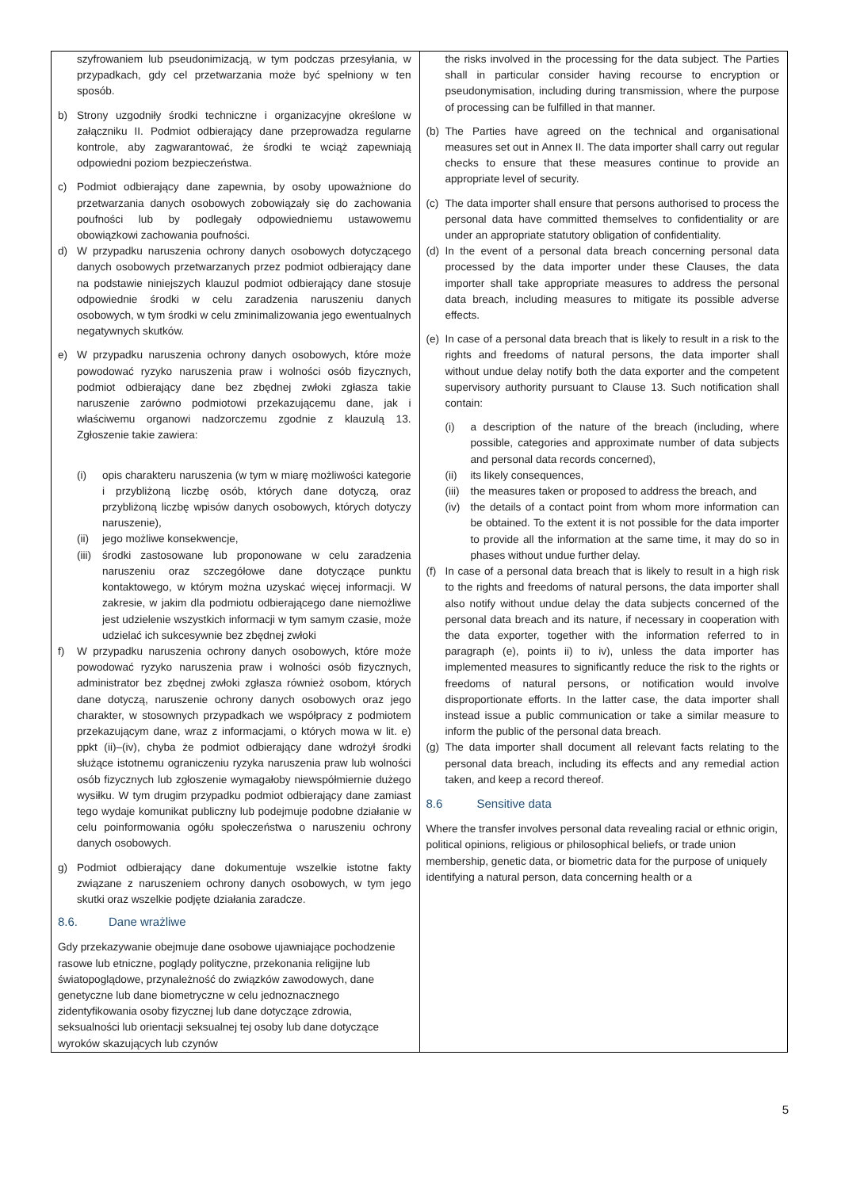| szyfrowaniem lub pseudonimizacją, w tym podczas przesyłania, w przypadkach, gdy cel przetwarzania może być spełniony w ten sposób. b) Strony uzgodniły środki techniczne i organizacyjne określone w załączniku II. Podmiot odbierający dane przeprowadza regularne kontrole, aby zagwarantować, że środki te wciąż zapewniają odpowiedni poziom bezpieczeństwa. c) Podmiot odbierający dane zapewnia, by osoby upoważnione do przetwarzania danych osobowych zobowiązały się do zachowania poufności lub by podlegały odpowiedniemu ustawowemu obowiązkowi zachowania poufności. d) W przypadku naruszenia ochrony danych osobowych dotyczącego danych osobowych przetwarzanych przez podmiot odbierający dane na podstawie niniejszych klauzul podmiot odbierający dane stosuje odpowiednie środki w celu zaradzenia naruszeniu danych osobowych, w tym środki w celu zminimalizowania jego ewentualnych negatywnych skutków. e) W przypadku naruszenia ochrony danych osobowych, które może powodować ryzyko naruszenia praw i wolności osób fizycznych, podmiot odbierający dane bez zbędnej zwłoki zgłasza takie naruszenie zarówno podmiotowi przekazującemu dane, jak i właściwemu organowi nadzorczemu zgodnie z klauzulą 13. Zgłoszenie takie zawiera: (i) opis charakteru naruszenia (w tym w miarę możliwości kategorie i przybliżoną liczbę osób, których dane dotyczą, oraz przybliżoną liczbę wpisów danych osobowych, których dotyczy naruszenie), (ii) jego możliwe konsekwencje, (iii) środki zastosowane lub proponowane w celu zaradzenia naruszeniu oraz szczegółowe dane dotyczące punktu kontaktowego, w którym można uzyskać więcej informacji. W zakresie, w jakim dla podmiotu odbierającego dane niemożliwe jest udzielenie wszystkich informacji w tym samym czasie, może udzielać ich sukcesywnie bez zbędnej zwłoki f) W przypadku naruszenia ochrony danych osobowych, które może powodować ryzyko naruszenia praw i wolności osób fizycznych, administrator bez zbędnej zwłoki zgłasza również osobom, których dane dotyczą, naruszenie ochrony danych osobowych oraz jego charakter, w stosownych przypadkach we współpracy z podmiotem przekazującym dane, wraz z informacjami, o których mowa w lit. e) ppkt (ii)–(iv), chyba że podmiot odbierający dane wdrożył środki służące istotnemu ograniczeniu ryzyka naruszenia praw lub wolności osób fizycznych lub zgłoszenie wymagałoby niewspółmiernie dużego wysiłku. W tym drugim przypadku podmiot odbierający dane zamiast tego wydaje komunikat publiczny lub podejmuje podobne działanie w celu poinformowania ogółu społeczeństwa o naruszeniu ochrony danych osobowych. g) Podmiot odbierający dane dokumentuje wszelkie istotne fakty związane z naruszeniem ochrony danych osobowych, w tym jego skutki oraz wszelkie podjęte działania zaradcze. 8.6. Dane wrażliwe Gdy przekazywanie obejmuje dane osobowe ujawniające pochodzenie rasowe lub etniczne, poglądy polityczne, przekonania religijne lub światopoglądowe, przynależność do związków zawodowych, dane genetyczne lub dane biometryczne w celu jednoznacznego zidentyfikowania osoby fizycznej lub dane dotyczące zdrowia, seksualności lub orientacji seksualnej tej osoby lub dane dotyczące wyroków skazujących lub czynów | the risks involved in the processing for the data subject. The Parties shall in particular consider having recourse to encryption or pseudonymisation, including during transmission, where the purpose of processing can be fulfilled in that manner. (b) The Parties have agreed on the technical and organisational measures set out in Annex II. The data importer shall carry out regular checks to ensure that these measures continue to provide an appropriate level of security. (c) The data importer shall ensure that persons authorised to process the personal data have committed themselves to confidentiality or are under an appropriate statutory obligation of confidentiality. (d) In the event of a personal data breach concerning personal data processed by the data importer under these Clauses, the data importer shall take appropriate measures to address the personal data breach, including measures to mitigate its possible adverse effects. (e) In case of a personal data breach that is likely to result in a risk to the rights and freedoms of natural persons, the data importer shall without undue delay notify both the data exporter and the competent supervisory authority pursuant to Clause 13. Such notification shall contain: (i) a description of the nature of the breach (including, where possible, categories and approximate number of data subjects and personal data records concerned), (ii) its likely consequences, (iii) the measures taken or proposed to address the breach, and (iv) the details of a contact point from whom more information can be obtained. To the extent it is not possible for the data importer to provide all the information at the same time, it may do so in phases without undue further delay. (f) In case of a personal data breach that is likely to result in a high risk to the rights and freedoms of natural persons, the data importer shall also notify without undue delay the data subjects concerned of the personal data breach and its nature, if necessary in cooperation with the data exporter, together with the information referred to in paragraph (e), points ii) to iv), unless the data importer has implemented measures to significantly reduce the risk to the rights or freedoms of natural persons, or notification would involve disproportionate efforts. In the latter case, the data importer shall instead issue a public communication or take a similar measure to inform the public of the personal data breach. (g) The data importer shall document all relevant facts relating to the personal data breach, including its effects and any remedial action taken, and keep a record thereof. 8.6 Sensitive data Where the transfer involves personal data revealing racial or ethnic origin, political opinions, religious or philosophical beliefs, or trade union membership, genetic data, or biometric data for the purpose of uniquely identifying a natural person, data concerning health or a |
5